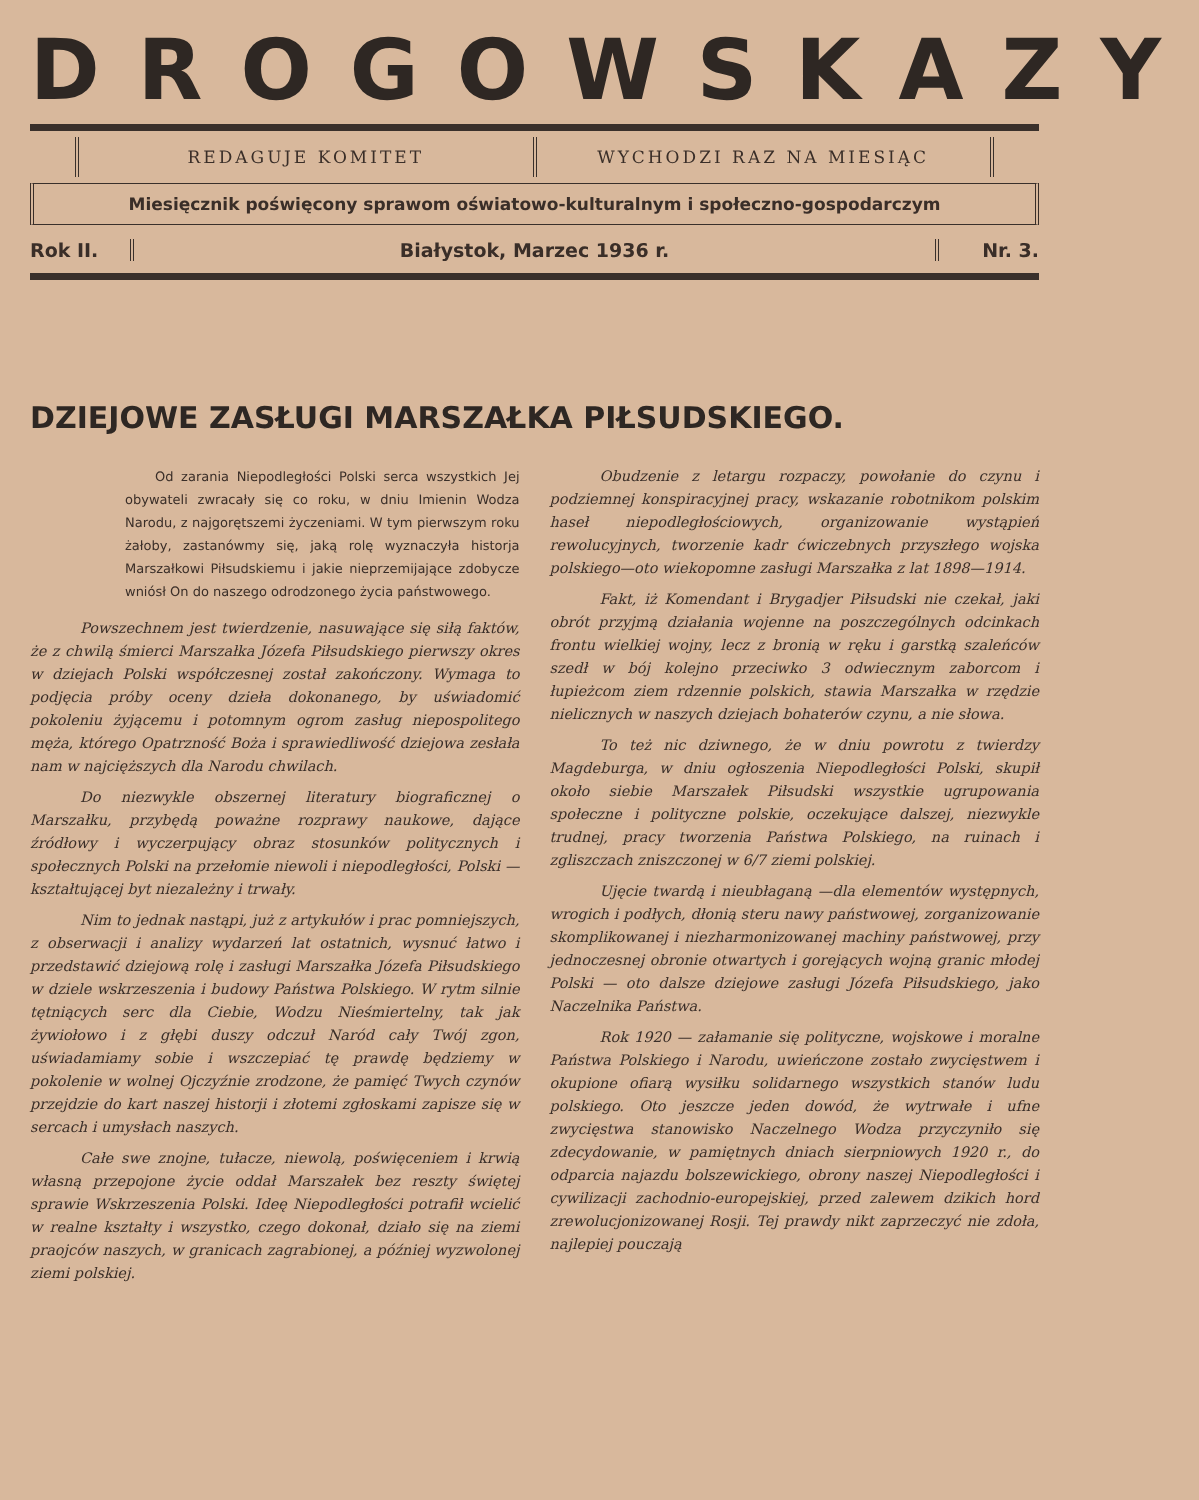DROGOWSKAZY
REDAGUJE KOMITET WYCHODZI RAZ NA MIESIĄC
Miesięcznik poświęcony sprawom oświatowo-kulturalnym i społeczno-gospodarczym
Rok II. Białystok, Marzec 1936 r. Nr. 3.
DZIEJOWE ZASŁUGI MARSZAŁKA PIŁSUDSKIEGO.
Od zarania Niepodległości Polski serca wszystkich Jej obywateli zwracały się co roku, w dniu Imienin Wodza Narodu, z najgorętszemi życzeniami. W tym pierwszym roku żałoby, zastanówmy się, jaką rolę wyznaczyła historja Marszałkowi Piłsudskiemu i jakie nieprzemijające zdobycze wniósł On do naszego odrodzonego życia państwowego.
Powszechnem jest twierdzenie, nasuwające się siłą faktów, że z chwilą śmierci Marszałka Józefa Piłsudskiego pierwszy okres w dziejach Polski współczesnej został zakończony. Wymaga to podjęcia próby oceny dzieła dokonanego, by uświadomić pokoleniu żyjącemu i potomnym ogrom zasług niepospolitego męża, którego Opatrzność Boża i sprawiedliwość dziejowa zesłała nam w najcięższych dla Narodu chwilach.
Do niezwykle obszernej literatury biograficznej o Marszałku, przybędą poważne rozprawy naukowe, dające źródłowy i wyczerpujący obraz stosunków politycznych i społecznych Polski na przełomie niewoli i niepodległości, Polski — kształtującej byt niezależny i trwały.
Nim to jednak nastąpi, już z artykułów i prac pomniejszych, z obserwacji i analizy wydarzeń lat ostatnich, wysnuć łatwo i przedstawić dziejową rolę i zasługi Marszałka Józefa Piłsudskiego w dziele wskrzeszenia i budowy Państwa Polskiego. W rytm silnie tętniących serc dla Ciebie, Wodzu Nieśmiertelny, tak jak żywiołowo i z głębi duszy odczuł Naród cały Twój zgon, uświadamiamy sobie i wszczepiać tę prawdę będziemy w pokolenie w wolnej Ojczyźnie zrodzone, że pamięć Twych czynów przejdzie do kart naszej historji i złotemi zgłoskami zapisze się w sercach i umysłach naszych.
Całe swe znojne, tułacze, niewolą, poświęceniem i krwią własną przepojone życie oddał Marszałek bez reszty świętej sprawie Wskrzeszenia Polski. Ideę Niepodległości potrafił wcielić w realne kształty i wszystko, czego dokonał, działo się na ziemi praojców naszych, w granicach zagrabionej, a później wyzwolonej ziemi polskiej.
Obudzenie z letargu rozpaczy, powołanie do czynu i podziemnej konspiracyjnej pracy, wskazanie robotnikom polskim haseł niepodległościowych, organizowanie wystąpień rewolucyjnych, tworzenie kadr ćwiczebnych przyszłego wojska polskiego—oto wiekopomne zasługi Marszałka z lat 1898—1914.
Fakt, iż Komendant i Brygadjer Piłsudski nie czekał, jaki obrót przyjmą działania wojenne na poszczególnych odcinkach frontu wielkiej wojny, lecz z bronią w ręku i garstką szaleńców szedł w bój kolejno przeciwko 3 odwiecznym zaborcom i łupieżcom ziem rdzennie polskich, stawia Marszałka w rzędzie nielicznych w naszych dziejach bohaterów czynu, a nie słowa.
To też nic dziwnego, że w dniu powrotu z twierdzy Magdeburga, w dniu ogłoszenia Niepodległości Polski, skupił około siebie Marszałek Piłsudski wszystkie ugrupowania społeczne i polityczne polskie, oczekujące dalszej, niezwykle trudnej, pracy tworzenia Państwa Polskiego, na ruinach i zgliszczach zniszczonej w 6/7 ziemi polskiej.
Ujęcie twardą i nieubłaganą —dla elementów występnych, wrogich i podłych, dłonią steru nawy państwowej, zorganizowanie skomplikowanej i niezharmonizowanej machiny państwowej, przy jednoczesnej obronie otwartych i gorejących wojną granic młodej Polski — oto dalsze dziejowe zasługi Józefa Piłsudskiego, jako Naczelnika Państwa.
Rok 1920 — załamanie się polityczne, wojskowe i moralne Państwa Polskiego i Narodu, uwieńczone zostało zwycięstwem i okupione ofiarą wysiłku solidarnego wszystkich stanów ludu polskiego. Oto jeszcze jeden dowód, że wytrwałe i ufne zwycięstwa stanowisko Naczelnego Wodza przyczyniło się zdecydowanie, w pamiętnych dniach sierpniowych 1920 r., do odparcia najazdu bolszewickiego, obrony naszej Niepodległości i cywilizacji zachodnio-europejskiej, przed zalewem dzikich hord zrewolucjonizowanej Rosji. Tej prawdy nikt zaprzeczyć nie zdoła, najlepiej pouczają